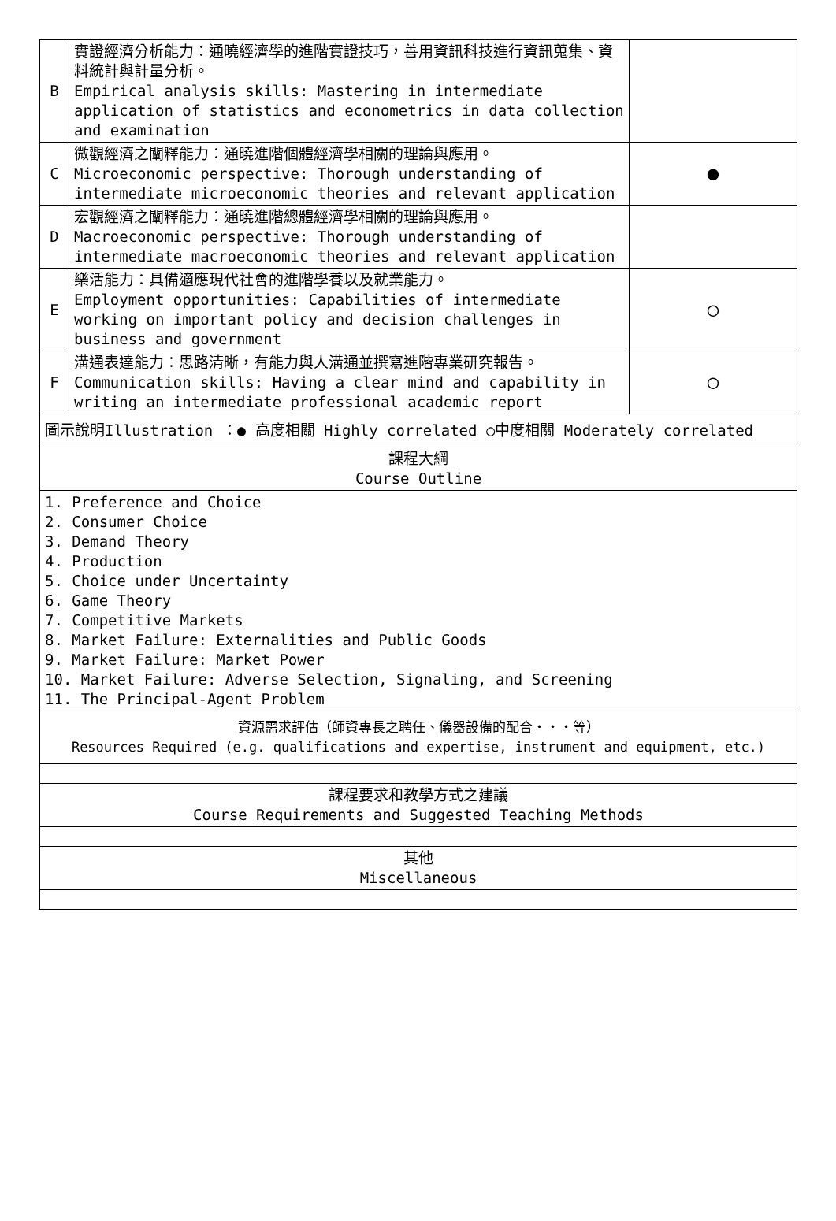| B | 實證經濟分析能力：通曉經濟學的進階實證技巧，善用資訊科技進行資訊蒐集、資料統計與計量分析。 Empirical analysis skills: Mastering in intermediate application of statistics and econometrics in data collection and examination | |
| C | 微觀經濟之闡釋能力：通曉進階個體經濟學相關的理論與應用。 Microeconomic perspective: Thorough understanding of intermediate microeconomic theories and relevant application | ● |
| D | 宏觀經濟之闡釋能力：通曉進階總體經濟學相關的理論與應用。 Macroeconomic perspective: Thorough understanding of intermediate macroeconomic theories and relevant application | |
| E | 樂活能力：具備適應現代社會的進階學養以及就業能力。 Employment opportunities: Capabilities of intermediate working on important policy and decision challenges in business and government | ○ |
| F | 溝通表達能力：思路清晰，有能力與人溝通並撰寫進階專業研究報告。 Communication skills: Having a clear mind and capability in writing an intermediate professional academic report | ○ |
| 圖示說明Illustration ：● 高度相關 Highly correlated ○中度相關 Moderately correlated | | |
| 課程大綱 Course Outline | | |
| 1. Preference and Choice 2. Consumer Choice 3. Demand Theory 4. Production 5. Choice under Uncertainty 6. Game Theory 7. Competitive Markets 8. Market Failure: Externalities and Public Goods 9. Market Failure: Market Power 10. Market Failure: Adverse Selection, Signaling, and Screening 11. The Principal-Agent Problem | | |
| 資源需求評估（師資專長之聘任、儀器設備的配合・・・等） Resources Required (e.g. qualifications and expertise, instrument and equipment, etc.) | | |
| 課程要求和教學方式之建議 Course Requirements and Suggested Teaching Methods | | |
| 其他 Miscellaneous | | |